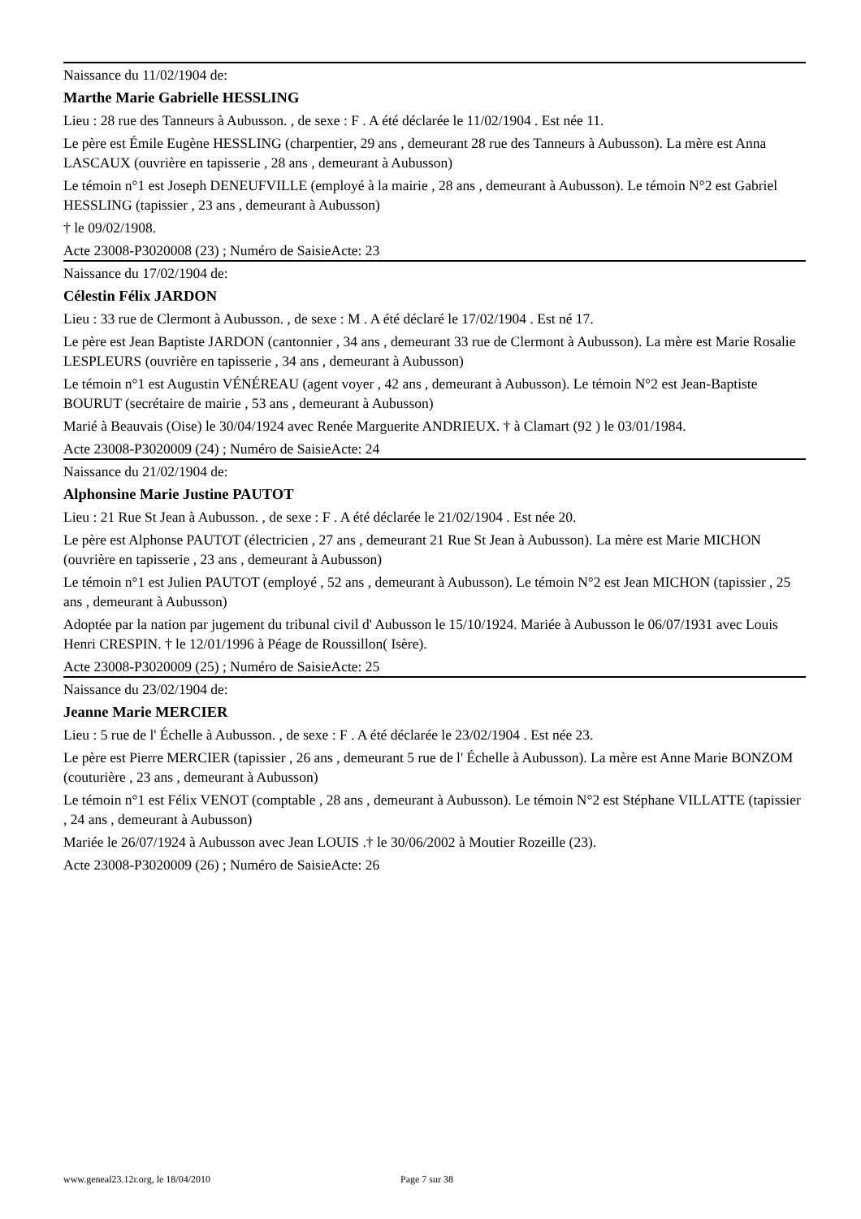Naissance du 11/02/1904 de:
Marthe Marie Gabrielle HESSLING
Lieu : 28 rue des Tanneurs à Aubusson. , de sexe : F . A été déclarée le 11/02/1904 . Est née 11.
Le père est Émile Eugène HESSLING (charpentier, 29 ans , demeurant 28 rue des Tanneurs à Aubusson). La mère est Anna LASCAUX (ouvrière en tapisserie , 28 ans , demeurant à Aubusson)
Le témoin n°1 est Joseph DENEUFVILLE (employé à la mairie , 28 ans , demeurant à Aubusson). Le témoin N°2 est Gabriel HESSLING (tapissier , 23 ans , demeurant à Aubusson)
† le 09/02/1908.
Acte 23008-P3020008 (23) ; Numéro de SaisieActe: 23
Naissance du 17/02/1904 de:
Célestin Félix JARDON
Lieu : 33 rue de Clermont à Aubusson. , de sexe : M . A été déclaré le 17/02/1904 . Est né 17.
Le père est Jean Baptiste JARDON (cantonnier , 34 ans , demeurant 33 rue de Clermont à Aubusson). La mère est Marie Rosalie LESPLEURS (ouvrière en tapisserie , 34 ans , demeurant à Aubusson)
Le témoin n°1 est Augustin VÉNÉREAU (agent voyer , 42 ans , demeurant à Aubusson). Le témoin N°2 est Jean-Baptiste BOURUT (secrétaire de mairie , 53 ans , demeurant à Aubusson)
Marié à Beauvais (Oise) le 30/04/1924 avec Renée Marguerite ANDRIEUX. † à Clamart (92 ) le 03/01/1984.
Acte 23008-P3020009 (24) ; Numéro de SaisieActe: 24
Naissance du 21/02/1904 de:
Alphonsine Marie Justine PAUTOT
Lieu : 21 Rue St Jean à Aubusson. , de sexe : F . A été déclarée le 21/02/1904 . Est née 20.
Le père est Alphonse PAUTOT (électricien , 27 ans , demeurant 21 Rue St Jean à Aubusson). La mère est Marie MICHON (ouvrière en tapisserie , 23 ans , demeurant à Aubusson)
Le témoin n°1 est Julien PAUTOT (employé , 52 ans , demeurant à Aubusson). Le témoin N°2 est Jean MICHON (tapissier , 25 ans , demeurant à Aubusson)
Adoptée par la nation par jugement du tribunal civil d' Aubusson le 15/10/1924. Mariée à Aubusson le 06/07/1931 avec Louis Henri CRESPIN. † le 12/01/1996 à Péage de Roussillon( Isère).
Acte 23008-P3020009 (25) ; Numéro de SaisieActe: 25
Naissance du 23/02/1904 de:
Jeanne Marie MERCIER
Lieu : 5 rue de l' Échelle à Aubusson. , de sexe : F . A été déclarée le 23/02/1904 . Est née 23.
Le père est Pierre MERCIER (tapissier , 26 ans , demeurant 5 rue de l' Échelle à Aubusson). La mère est Anne Marie BONZOM (couturière , 23 ans , demeurant à Aubusson)
Le témoin n°1 est Félix VENOT (comptable , 28 ans , demeurant à Aubusson). Le témoin N°2 est Stéphane VILLATTE (tapissier , 24 ans , demeurant à Aubusson)
Mariée le 26/07/1924 à Aubusson avec Jean LOUIS .† le 30/06/2002 à Moutier Rozeille (23).
Acte 23008-P3020009 (26) ; Numéro de SaisieActe: 26
www.geneal23.12r.org, le 18/04/2010 Page 7 sur 38